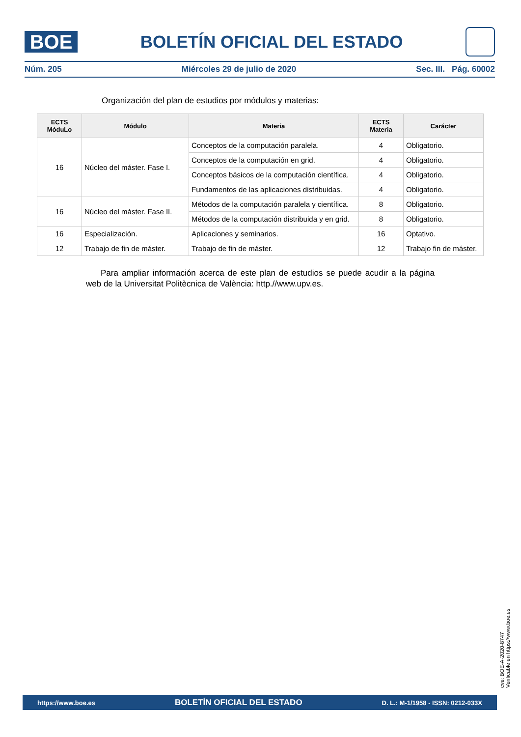BOE
BOLETÍN OFICIAL DEL ESTADO
Núm. 205 Miércoles 29 de julio de 2020 Sec. III. Pág. 60002
Organización del plan de estudios por módulos y materias:
| ECTS MóduLo | Módulo | Materia | ECTS Materia | Carácter |
| --- | --- | --- | --- | --- |
| 16 | Núcleo del máster. Fase I. | Conceptos de la computación paralela. | 4 | Obligatorio. |
| | | Conceptos de la computación en grid. | 4 | Obligatorio. |
| | | Conceptos básicos de la computación científica. | 4 | Obligatorio. |
| | | Fundamentos de las aplicaciones distribuidas. | 4 | Obligatorio. |
| 16 | Núcleo del máster. Fase II. | Métodos de la computación paralela y científica. | 8 | Obligatorio. |
| | | Métodos de la computación distribuida y en grid. | 8 | Obligatorio. |
| 16 | Especialización. | Aplicaciones y seminarios. | 16 | Optativo. |
| 12 | Trabajo de fin de máster. | Trabajo de fin de máster. | 12 | Trabajo fin de máster. |
Para ampliar información acerca de este plan de estudios se puede acudir a la página web de la Universitat Politècnica de València: http.//www.upv.es.
cve: BOE-A-2020-8747
Verificable en https://www.boe.es
https://www.boe.es BOLETÍN OFICIAL DEL ESTADO D. L.: M-1/1958 - ISSN: 0212-033X